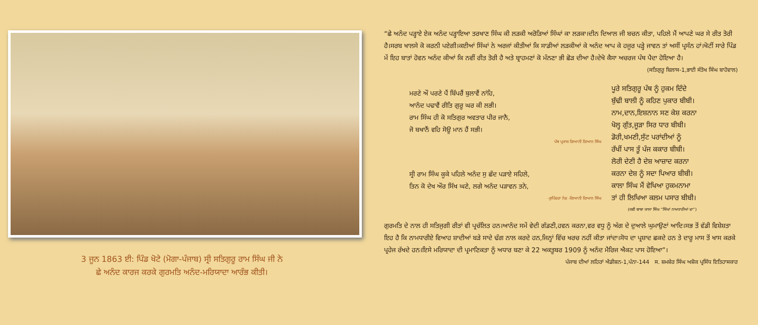3 ਜੂਨ 1863 ਈ: ਪਿੰਡ ਖੋਟੇ (ਮੋਗਾ-ਪੰਜਾਬ) ਸ੍ਰੀ ਸਤਿਗੁਰੂ ਰਾਮ ਸਿੰਘ ਜੀ ਨੇ
ਛੇ ਅਨੰਦ ਕਾਰਜ ਕਰਕੇ ਗੁਰਮਤਿ ਅਨੰਦ-ਮਰਿਯਾਦਾ ਆਰੰਭ ਕੀਤੀ।
“ਛੇ ਅਨੰਦ ਪੜ੍ਹਾਏ ਏਕ ਅਨੰਦ ਪੜ੍ਹਾਇਆ ਤਰਖਾਣ ਸਿੰਘ ਕੀ ਲੜਕੀ ਅਰੋੜਿਆਂ ਸਿੰਘਾਂ ਕਾ ਲੜਕਾ।ਦੀਨ ਦਿਆਲ ਜੀ ਬਚਨ ਕੀਤਾ, ਪਹਿਲੇ ਮੈਂ ਆਪਣੇ ਘਰ ਸੇ ਰੀਤ ਤੋਰੀ ਹੈ।ਸਰਬ ਖਾਲਸੇ ਕੋ ਕਰਨੀ ਪਏਗੀ।ਕਈਆਂ ਸਿੰਘਾਂ ਨੇ ਅਰਜਾਂ ਕੀਤੀਆਂ ਕਿ ਸਾਡੀਆਂ ਲੜਕੀਆਂ ਕੇ ਅਨੰਦ ਆਪ ਕੇ ਹਜੂਰ ਪੜ੍ਹੇ ਜਾਵਨ ਤਾਂ ਅਸੀਂ ਪ੍ਰਸੰਨ ਹਾਂ।ਖੋਟੀਂ ਸਾਰੇ ਪਿੰਡ ਮੇਂ ਇਹ ਬਾਤਾਂ ਹੋਵਨ ਅਨੰਦ ਕੀਆਂ ਕਿ ਨਵੀਂ ਰੀਤ ਤੋਰੀ ਹੈ ਅਤੇ ਬ੍ਰਾਹਮਣਾਂ ਕੋ ਮੰਨਣਾ ਭੀ ਛੋੜ ਦੀਆ ਹੈ।ਦੇਖੋ ਕੈਸਾ ਅਚਰਜ ਪੰਥ ਪੈਦਾ ਹੋਇਆ ਹੈ।
(ਸਤਿਗੁਰੂ ਬਿਲਾਸ-1,ਭਾਈ ਸੰਤੋਖ ਸਿੰਘ ਬਾਹੋਵਾਲ)
ਮਰਣੇ ਔ ਪਰਣੇ ਪੈਂ ਬਿੱਪਰੈਂ ਬੁਲਾਵੈਂ ਨਾਂਹਿ,
ਆਨੰਦ ਪਢਾਵੈਂ ਰੀਤਿ ਗੁਰੂ ਘਰ ਕੀ ਲਭੀ।
ਰਾਮ ਸਿੰਘ ਹੀ ਕੋ ਸਤਿਗੁਰ ਅਵਤਾਰ ਪੀਰ ਜਾਨੈ,
ਜੋ ਬਖਾਨੈਂ ਵਹਿ ਸੋਊ ਮਾਨ ਹੈਂ ਸਭੀ।
ਪੰਥ ਪ੍ਰਕਾਸ਼ ਗਿਆਨੀ ਗਿਆਨ ਸਿੰਘ
ਸ੍ਰੀ ਰਾਮ ਸਿੰਘ ਕੂਕੇ ਪਹਿਲੇ ਅਨੰਦ ਸੁ ਛੰਦ ਪੜਾਏ ਸਹਿਲੇ,
ਤਿਨ ਕੋ ਦੇਖ ਔਰ ਸਿੱਖ ਘਣੇ, ਲਗੇ ਅਨੰਦ ਪੜਾਵਨ ਤਨੇ,
-ਭੁਪਿੰਦਰਾ ਨੰਦ -ਗਿਆਨੀ ਗਿਆਨ ਸਿੰਘ
ਪੂਰੇ ਸਤਿਗੁਰੂ ਪੰਥ ਨੂੰ ਹੁਕਮ ਦਿੰਦੇ
ਬੁੱਢੀ ਬਾਲੀ ਨੂੰ ਕਹਿਣ ਪੁਕਾਰ ਬੀਬੀ।
ਨਾਮ,ਦਾਨ,ਇਸ਼ਨਾਨ ਸਣ ਕੇਸ਼ ਕਰਨਾ
ਖੋਲ੍ਹ ਗੁੱਤ,ਜੂੜਾ ਸਿਰ ਧਾਰ ਬੀਬੀ।
ਡੋਰੀ,ਖਮਣੀ,ਸੁੱਟ ਪਰਾਂਦੀਆਂ ਨੂੰ
ਰੱਖੀਂ ਪਾਸ ਤੂੰ ਪੰਜ ਕਕਾਰ ਬੀਬੀ।
ਲੋਰੀ ਦੇਣੀ ਹੈ ਦੇਸ਼ ਆਜ਼ਾਦ ਕਰਨਾ
ਕਰਨਾ ਦੇਸ਼ ਨੂੰ ਸਦਾ ਪਿਆਰ ਬੀਬੀ।
ਕਾਲਾ ਸਿੰਘ ਮੈਂ ਵੇਖਿਆ ਹੁਕਮਨਾਮਾ
ਤਾਂ ਹੀ ਲਿਖਿਆ ਕਲਮ ਪਸਾਰ ਬੀਬੀ।
(ਕਵੀ ਬਾਬਾ ਕਾਲਾ ਸਿੰਘ “ਸਿੰਘਾਂ ਨਾਮਧਾਰੀਆਂ ਦਾ”)
ਗੁਰਮਤਿ ਦੇ ਨਾਲ ਹੀ ਸਤਿਜੁਗੀ ਰੀਤਾਂ ਵੀ ਪ੍ਰਚੱਲਿਤ ਹਨ।ਆਨੰਦ ਸਮੇਂ ਵੇਦੀ ਗੱਡਣੀ,ਹਵਨ ਕਰਨਾ,ਵਰ ਵਧੂ ਨੂੰ ਅੱਗ ਦੇ ਦੁਆਲੇ ਘੁਮਾਉਣਾਂ ਆਦਿ।ਸਭ ਤੋਂ ਵੱਡੀ ਵਿਸ਼ੇਸ਼ਤਾ ਇਹ ਹੈ ਕਿ ਨਾਮਧਾਰੀਏ ਵਿਆਹ ਸ਼ਾਦੀਆਂ ਬੜੇ ਸਾਦੇ ਢੰਗ ਨਾਲ ਕਰਦੇ ਹਨ,ਜਿਨ੍ਹਾਂ ਵਿੱਚ ਖਰਚ ਨਹੀਂ ਕੀਤਾ ਜਾਂਦਾ।ਸੋਧ ਦਾ ਪ੍ਰਸ਼ਾਦ ਛਕਦੇ ਹਨ ਤੇ ਦਾਰੂ ਮਾਸ ਤੋਂ ਖਾਸ ਕਰਕੇ ਪ੍ਰਹੇਜ ਰੱਖਦੇ ਹਨ।ਇਸੇ ਮਰਿਯਾਦਾ ਦੀ ਪ੍ਰਮਾਣਿਕਤਾ ਨੂੰ ਅਧਾਰ ਬਣਾ ਕੇ 22 ਅਕਤੂਬਰ 1909 ਨੂੰ ਅਨੰਦ ਮੈਰਿਜ ਐਕਟ ਪਾਸ ਹੋਇਆ”।
ਪੰਜਾਬ ਦੀਆਂ ਲਹਿਰਾਂ ਐਡੀਸ਼ਨ-1,ਪੰਨਾ-144 ਸ. ਸ਼ਮਸ਼ੇਰ ਸਿੰਘ ਅਸ਼ੋਕ ਪ੍ਰਸਿੱਧ ਇਤਿਹਾਸਕਾਰ